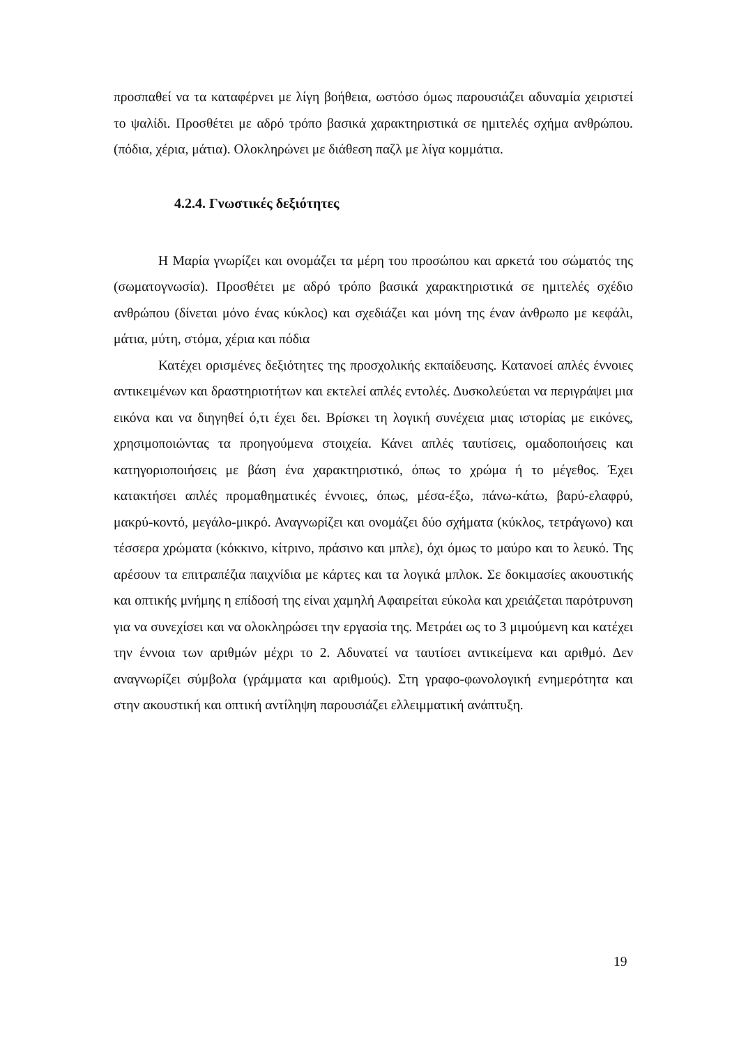προσπαθεί να τα καταφέρνει με λίγη βοήθεια, ωστόσο όμως παρουσιάζει αδυναμία χειριστεί το ψαλίδι. Προσθέτει με αδρό τρόπο βασικά χαρακτηριστικά σε ημιτελές σχήμα ανθρώπου. (πόδια, χέρια, μάτια). Ολοκληρώνει με διάθεση παζλ με λίγα κομμάτια.
4.2.4. Γνωστικές δεξιότητες
Η Μαρία γνωρίζει και ονομάζει τα μέρη του προσώπου και αρκετά του σώματός της (σωματογνωσία). Προσθέτει με αδρό τρόπο βασικά χαρακτηριστικά σε ημιτελές σχέδιο ανθρώπου (δίνεται μόνο ένας κύκλος) και σχεδιάζει και μόνη της έναν άνθρωπο με κεφάλι, μάτια, μύτη, στόμα, χέρια και πόδια
Κατέχει ορισμένες δεξιότητες της προσχολικής εκπαίδευσης. Κατανοεί απλές έννοιες αντικειμένων και δραστηριοτήτων και εκτελεί απλές εντολές. Δυσκολεύεται να περιγράψει μια εικόνα και να διηγηθεί ό,τι έχει δει. Βρίσκει τη λογική συνέχεια μιας ιστορίας με εικόνες, χρησιμοποιώντας τα προηγούμενα στοιχεία. Κάνει απλές ταυτίσεις, ομαδοποιήσεις και κατηγοριοποιήσεις με βάση ένα χαρακτηριστικό, όπως το χρώμα ή το μέγεθος. Έχει κατακτήσει απλές προμαθηματικές έννοιες, όπως, μέσα-έξω, πάνω-κάτω, βαρύ-ελαφρύ, μακρύ-κοντό, μεγάλο-μικρό. Αναγνωρίζει και ονομάζει δύο σχήματα (κύκλος, τετράγωνο) και τέσσερα χρώματα (κόκκινο, κίτρινο, πράσινο και μπλε), όχι όμως το μαύρο και το λευκό. Της αρέσουν τα επιτραπέζια παιχνίδια με κάρτες και τα λογικά μπλοκ. Σε δοκιμασίες ακουστικής και οπτικής μνήμης η επίδοσή της είναι χαμηλή Αφαιρείται εύκολα και χρειάζεται παρότρυνση για να συνεχίσει και να ολοκληρώσει την εργασία της. Μετράει ως το 3 μιμούμενη και κατέχει την έννοια των αριθμών μέχρι το 2. Αδυνατεί να ταυτίσει αντικείμενα και αριθμό. Δεν αναγνωρίζει σύμβολα (γράμματα και αριθμούς). Στη γραφο-φωνολογική ενημερότητα και στην ακουστική και οπτική αντίληψη παρουσιάζει ελλειμματική ανάπτυξη.
19